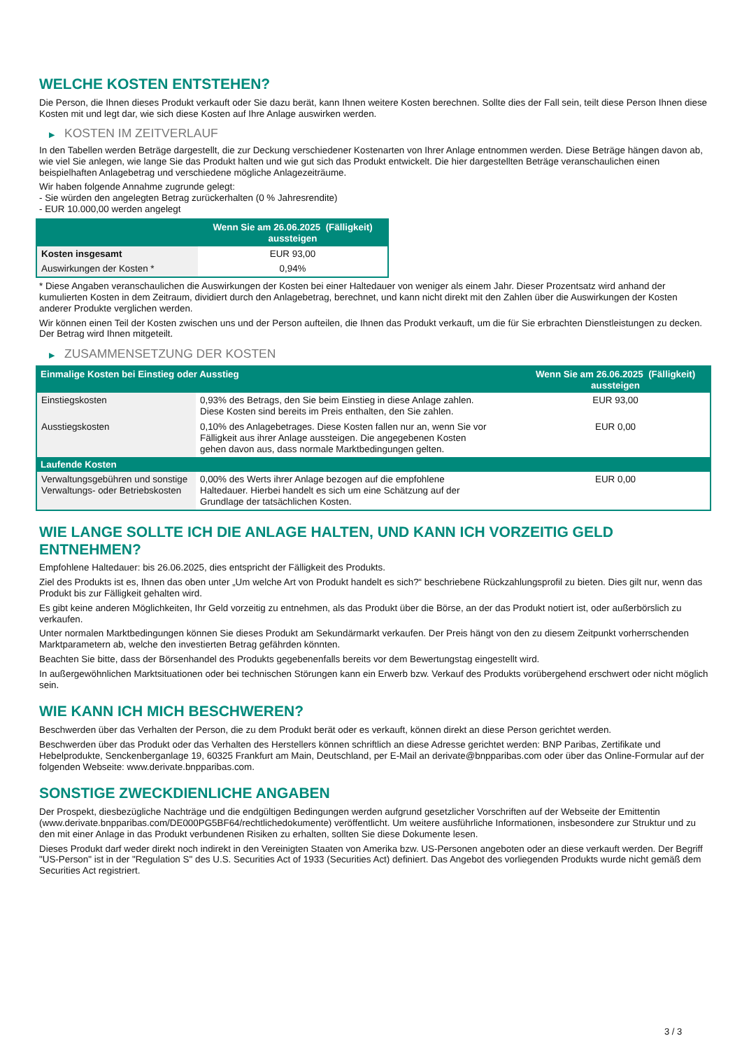WELCHE KOSTEN ENTSTEHEN?
Die Person, die Ihnen dieses Produkt verkauft oder Sie dazu berät, kann Ihnen weitere Kosten berechnen. Sollte dies der Fall sein, teilt diese Person Ihnen diese Kosten mit und legt dar, wie sich diese Kosten auf Ihre Anlage auswirken werden.
▶ KOSTEN IM ZEITVERLAUF
In den Tabellen werden Beträge dargestellt, die zur Deckung verschiedener Kostenarten von Ihrer Anlage entnommen werden. Diese Beträge hängen davon ab, wie viel Sie anlegen, wie lange Sie das Produkt halten und wie gut sich das Produkt entwickelt. Die hier dargestellten Beträge veranschaulichen einen beispielhaften Anlagebetrag und verschiedene mögliche Anlagezeiträume.
Wir haben folgende Annahme zugrunde gelegt:
- Sie würden den angelegten Betrag zurückerhalten (0 % Jahresrendite)
- EUR 10.000,00 werden angelegt
| | Wenn Sie am 26.06.2025 (Fälligkeit) aussteigen |
| --- | --- |
| Kosten insgesamt | EUR 93,00 |
| Auswirkungen der Kosten * | 0,94% |
* Diese Angaben veranschaulichen die Auswirkungen der Kosten bei einer Haltedauer von weniger als einem Jahr. Dieser Prozentsatz wird anhand der kumulierten Kosten in dem Zeitraum, dividiert durch den Anlagebetrag, berechnet, und kann nicht direkt mit den Zahlen über die Auswirkungen der Kosten anderer Produkte verglichen werden.
Wir können einen Teil der Kosten zwischen uns und der Person aufteilen, die Ihnen das Produkt verkauft, um die für Sie erbrachten Dienstleistungen zu decken. Der Betrag wird Ihnen mitgeteilt.
▶ ZUSAMMENSETZUNG DER KOSTEN
| Einmalige Kosten bei Einstieg oder Ausstieg | | Wenn Sie am 26.06.2025 (Fälligkeit) aussteigen |
| --- | --- | --- |
| Einstiegskosten | 0,93% des Betrags, den Sie beim Einstieg in diese Anlage zahlen. Diese Kosten sind bereits im Preis enthalten, den Sie zahlen. | EUR 93,00 |
| Ausstiegskosten | 0,10% des Anlagebetrages. Diese Kosten fallen nur an, wenn Sie vor Fälligkeit aus ihrer Anlage aussteigen. Die angegebenen Kosten gehen davon aus, dass normale Marktbedingungen gelten. | EUR 0,00 |
| Laufende Kosten | | |
| Verwaltungsgebühren und sonstige Verwaltungs- oder Betriebskosten | 0,00% des Werts ihrer Anlage bezogen auf die empfohlene Haltedauer. Hierbei handelt es sich um eine Schätzung auf der Grundlage der tatsächlichen Kosten. | EUR 0,00 |
WIE LANGE SOLLTE ICH DIE ANLAGE HALTEN, UND KANN ICH VORZEITIG GELD ENTNEHMEN?
Empfohlene Haltedauer: bis 26.06.2025, dies entspricht der Fälligkeit des Produkts.
Ziel des Produkts ist es, Ihnen das oben unter „Um welche Art von Produkt handelt es sich?“ beschriebene Rückzahlungsprofil zu bieten. Dies gilt nur, wenn das Produkt bis zur Fälligkeit gehalten wird.
Es gibt keine anderen Möglichkeiten, Ihr Geld vorzeitig zu entnehmen, als das Produkt über die Börse, an der das Produkt notiert ist, oder außerbörslich zu verkaufen.
Unter normalen Marktbedingungen können Sie dieses Produkt am Sekundärmarkt verkaufen. Der Preis hängt von den zu diesem Zeitpunkt vorherrschenden Marktparametern ab, welche den investierten Betrag gefährden könnten.
Beachten Sie bitte, dass der Börsenhandel des Produkts gegebenenfalls bereits vor dem Bewertungstag eingestellt wird.
In außergewöhnlichen Marktsituationen oder bei technischen Störungen kann ein Erwerb bzw. Verkauf des Produkts vorübergehend erschwert oder nicht möglich sein.
WIE KANN ICH MICH BESCHWEREN?
Beschwerden über das Verhalten der Person, die zu dem Produkt berät oder es verkauft, können direkt an diese Person gerichtet werden.
Beschwerden über das Produkt oder das Verhalten des Herstellers können schriftlich an diese Adresse gerichtet werden: BNP Paribas, Zertifikate und Hebelprodukte, Senckenberganlage 19, 60325 Frankfurt am Main, Deutschland, per E-Mail an derivate@bnpparibas.com oder über das Online-Formular auf der folgenden Webseite: www.derivate.bnpparibas.com.
SONSTIGE ZWECKDIENLICHE ANGABEN
Der Prospekt, diesbezügliche Nachträge und die endgültigen Bedingungen werden aufgrund gesetzlicher Vorschriften auf der Webseite der Emittentin (www.derivate.bnpparibas.com/DE000PG5BF64/rechtlichedokumente) veröffentlicht. Um weitere ausführliche Informationen, insbesondere zur Struktur und zu den mit einer Anlage in das Produkt verbundenen Risiken zu erhalten, sollten Sie diese Dokumente lesen.
Dieses Produkt darf weder direkt noch indirekt in den Vereinigten Staaten von Amerika bzw. US-Personen angeboten oder an diese verkauft werden. Der Begriff "US-Person" ist in der "Regulation S" des U.S. Securities Act of 1933 (Securities Act) definiert. Das Angebot des vorliegenden Produkts wurde nicht gemäß dem Securities Act registriert.
3 / 3